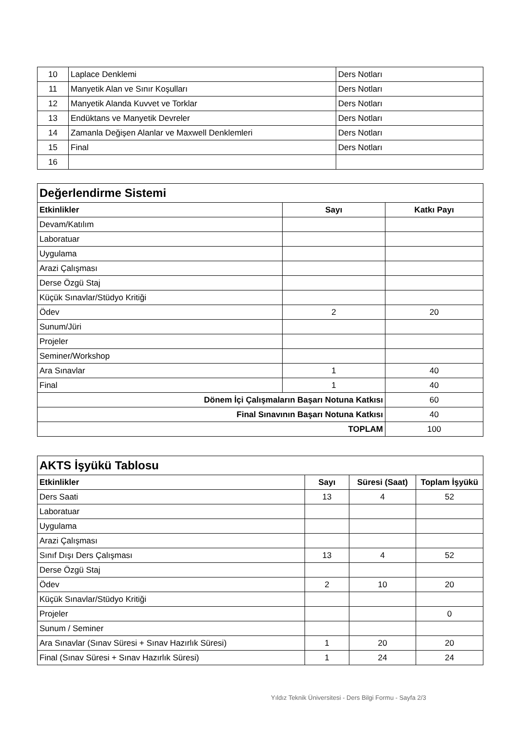| 10 | Laplace Denklemi | Ders Notları |
| 11 | Manyetik Alan ve Sınır Koşulları | Ders Notları |
| 12 | Manyetik Alanda Kuvvet ve Torklar | Ders Notları |
| 13 | Endüktans ve Manyetik Devreler | Ders Notları |
| 14 | Zamanla Değişen Alanlar ve Maxwell Denklemleri | Ders Notları |
| 15 | Final | Ders Notları |
| 16 | | |
| Değerlendirme Sistemi | | |
| Etkinlikler | Sayı | Katkı Payı |
| Devam/Katılım | | |
| Laboratuar | | |
| Uygulama | | |
| Arazi Çalışması | | |
| Derse Özgü Staj | | |
| Küçük Sınavlar/Stüdyo Kritiği | | |
| Ödev | 2 | 20 |
| Sunum/Jüri | | |
| Projeler | | |
| Seminer/Workshop | | |
| Ara Sınavlar | 1 | 40 |
| Final | 1 | 40 |
| Dönem İçi Çalışmaların Başarı Notuna Katkısı | | 60 |
| Final Sınavının Başarı Notuna Katkısı | | 40 |
| TOPLAM | | 100 |
| AKTS İşyükü Tablosu | | | |
| Etkinlikler | Sayı | Süresi (Saat) | Toplam İşyükü |
| Ders Saati | 13 | 4 | 52 |
| Laboratuar | | | |
| Uygulama | | | |
| Arazi Çalışması | | | |
| Sınıf Dışı Ders Çalışması | 13 | 4 | 52 |
| Derse Özgü Staj | | | |
| Ödev | 2 | 10 | 20 |
| Küçük Sınavlar/Stüdyo Kritiği | | | |
| Projeler | | | 0 |
| Sunum / Seminer | | | |
| Ara Sınavlar (Sınav Süresi + Sınav Hazırlık Süresi) | 1 | 20 | 20 |
| Final (Sınav Süresi + Sınav Hazırlık Süresi) | 1 | 24 | 24 |
Yıldız Teknik Üniversitesi - Ders Bilgi Formu - Sayfa 2/3